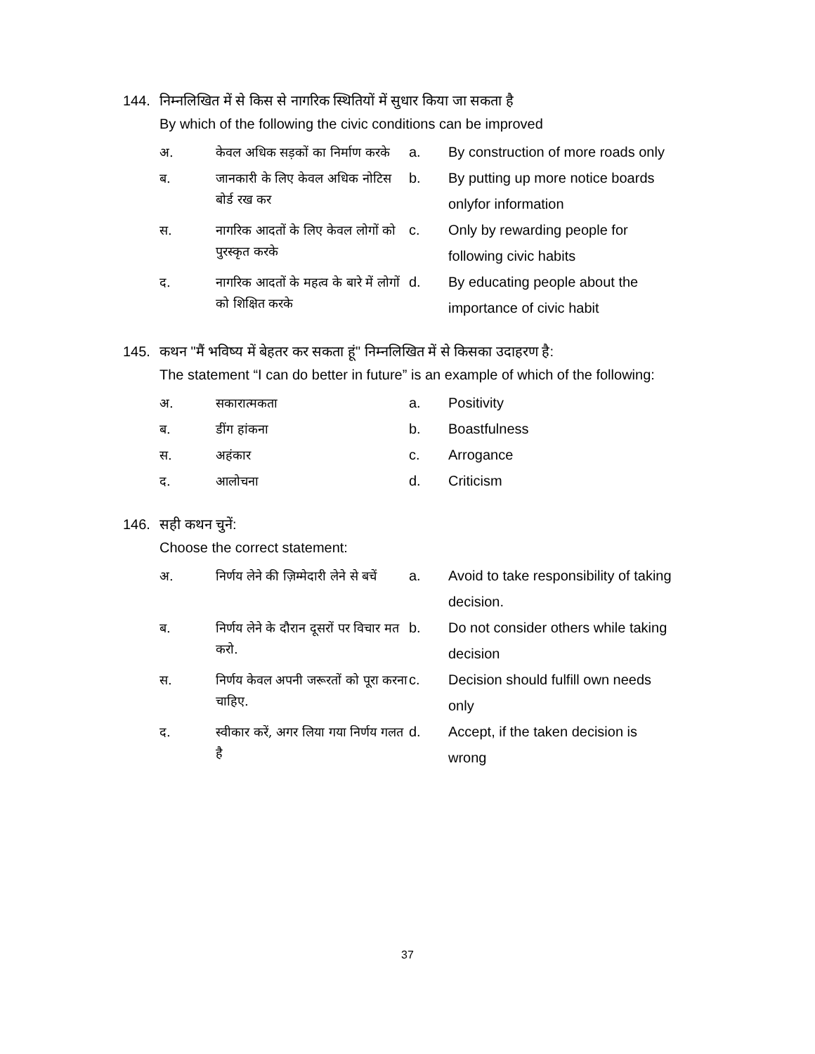144. निम्नलिखित में से किस से नागरिक स्थितियों में सुधार किया जा सकता है
By which of the following the civic conditions can be improved
अ.
केवल अधिक सड़कों का निर्माण करके
a. By construction of more roads only
ब.
जानकारी के लिए केवल अधिक नोटिस बोर्ड रख कर
b. By putting up more notice boards onlyfor information
स.
नागरिक आदतों के लिए केवल लोगों को पुरस्कृत करके
c. Only by rewarding people for following civic habits
द.
नागरिक आदतों के महत्व के बारे में लोगों को शिक्षित करके
d. By educating people about the importance of civic habit
145. कथन "मैं भविष्य में बेहतर कर सकता हूं" निम्नलिखित में से किसका उदाहरण है:
The statement “I can do better in future” is an example of which of the following:
अ.
सकारात्मकता
a. Positivity
ब.
डींग हांकना
b. Boastfulness
स.
अहंकार
c. Arrogance
द.
आलोचना
d. Criticism
146. सही कथन चुनें:
Choose the correct statement:
अ.
निर्णय लेने की ज़िम्मेदारी लेने से बचें
a. Avoid to take responsibility of taking decision.
ब.
निर्णय लेने के दौरान दूसरों पर विचार मत करो.
b. Do not consider others while taking decision
स.
निर्णय केवल अपनी जरूरतों को पूरा करना चाहिए.
c. Decision should fulfill own needs only
द.
स्वीकार करें, अगर लिया गया निर्णय गलत है
d. Accept, if the taken decision is wrong
37